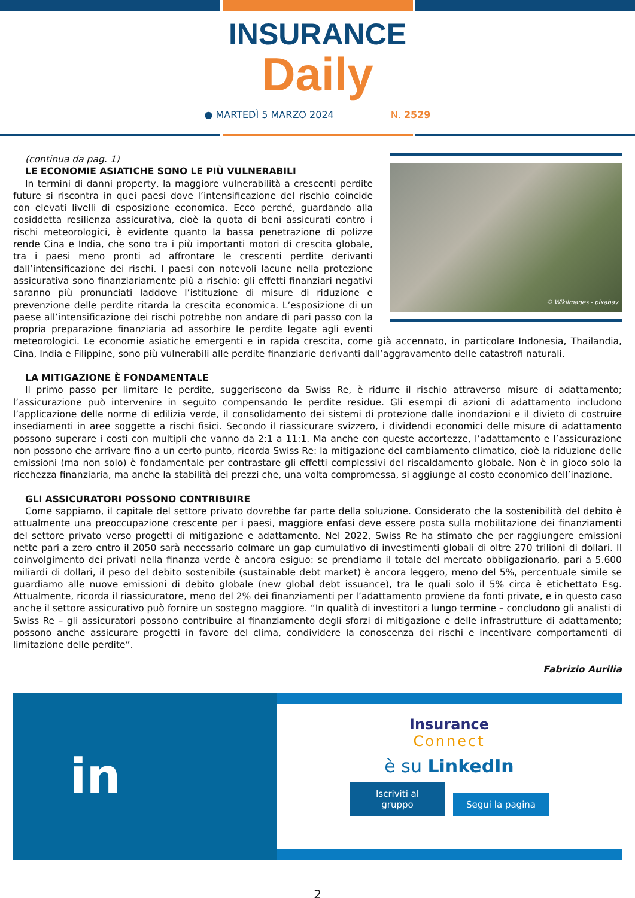INSURANCE
Daily
● MARTEDÌ 5 MARZO 2024 N. 2529
© WikiImages - pixabay
(continua da pag. 1)
LE ECONOMIE ASIATICHE SONO LE PIÙ VULNERABILI
In termini di danni property, la maggiore vulnerabilità a crescenti perdite future si riscontra in quei paesi dove l’intensificazione del rischio coincide con elevati livelli di esposizione economica. Ecco perché, guardando alla cosiddetta resilienza assicurativa, cioè la quota di beni assicurati contro i rischi meteorologici, è evidente quanto la bassa penetrazione di polizze rende Cina e India, che sono tra i più importanti motori di crescita globale, tra i paesi meno pronti ad affrontare le crescenti perdite derivanti dall’intensificazione dei rischi. I paesi con notevoli lacune nella protezione assicurativa sono finanziariamente più a rischio: gli effetti finanziari negativi saranno più pronunciati laddove l’istituzione di misure di riduzione e prevenzione delle perdite ritarda la crescita economica. L’esposizione di un paese all’intensificazione dei rischi potrebbe non andare di pari passo con la propria preparazione finanziaria ad assorbire le perdite legate agli eventi meteorologici. Le economie asiatiche emergenti e in rapida crescita, come già accennato, in particolare Indonesia, Thailandia, Cina, India e Filippine, sono più vulnerabili alle perdite finanziarie derivanti dall’aggravamento delle catastrofi naturali.
LA MITIGAZIONE È FONDAMENTALE
Il primo passo per limitare le perdite, suggeriscono da Swiss Re, è ridurre il rischio attraverso misure di adattamento; l’assicurazione può intervenire in seguito compensando le perdite residue. Gli esempi di azioni di adattamento includono l’applicazione delle norme di edilizia verde, il consolidamento dei sistemi di protezione dalle inondazioni e il divieto di costruire insediamenti in aree soggette a rischi fisici. Secondo il riassicurare svizzero, i dividendi economici delle misure di adattamento possono superare i costi con multipli che vanno da 2:1 a 11:1. Ma anche con queste accortezze, l’adattamento e l’assicurazione non possono che arrivare fino a un certo punto, ricorda Swiss Re: la mitigazione del cambiamento climatico, cioè la riduzione delle emissioni (ma non solo) è fondamentale per contrastare gli effetti complessivi del riscaldamento globale. Non è in gioco solo la ricchezza finanziaria, ma anche la stabilità dei prezzi che, una volta compromessa, si aggiunge al costo economico dell’inazione.
GLI ASSICURATORI POSSONO CONTRIBUIRE
Come sappiamo, il capitale del settore privato dovrebbe far parte della soluzione. Considerato che la sostenibilità del debito è attualmente una preoccupazione crescente per i paesi, maggiore enfasi deve essere posta sulla mobilitazione dei finanziamenti del settore privato verso progetti di mitigazione e adattamento. Nel 2022, Swiss Re ha stimato che per raggiungere emissioni nette pari a zero entro il 2050 sarà necessario colmare un gap cumulativo di investimenti globali di oltre 270 trilioni di dollari. Il coinvolgimento dei privati nella finanza verde è ancora esiguo: se prendiamo il totale del mercato obbligazionario, pari a 5.600 miliardi di dollari, il peso del debito sostenibile (sustainable debt market) è ancora leggero, meno del 5%, percentuale simile se guardiamo alle nuove emissioni di debito globale (new global debt issuance), tra le quali solo il 5% circa è etichettato Esg. Attualmente, ricorda il riassicuratore, meno del 2% dei finanziamenti per l’adattamento proviene da fonti private, e in questo caso anche il settore assicurativo può fornire un sostegno maggiore. “In qualità di investitori a lungo termine – concludono gli analisti di Swiss Re – gli assicuratori possono contribuire al finanziamento degli sforzi di mitigazione e delle infrastrutture di adattamento; possono anche assicurare progetti in favore del clima, condividere la conoscenza dei rischi e incentivare comportamenti di limitazione delle perdite”.
Fabrizio Aurilia
in
Insurance
Connect
è su LinkedIn
Iscriviti al gruppo Segui la pagina
2